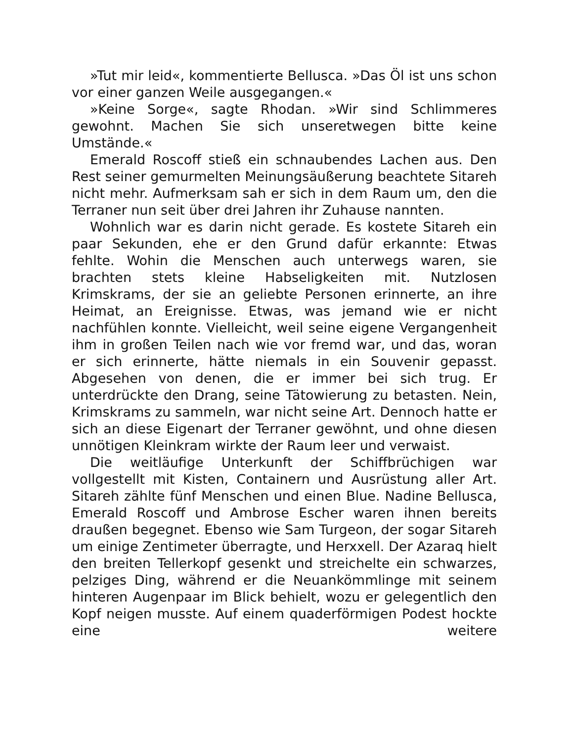»Tut mir leid«, kommentierte Bellusca. »Das Öl ist uns schon vor einer ganzen Weile ausgegangen.«
»Keine Sorge«, sagte Rhodan. »Wir sind Schlimmeres gewohnt. Machen Sie sich unseretwegen bitte keine Umstände.«
Emerald Roscoff stieß ein schnaubendes Lachen aus. Den Rest seiner gemurmelten Meinungsäußerung beachtete Sitareh nicht mehr. Aufmerksam sah er sich in dem Raum um, den die Terraner nun seit über drei Jahren ihr Zuhause nannten.
Wohnlich war es darin nicht gerade. Es kostete Sitareh ein paar Sekunden, ehe er den Grund dafür erkannte: Etwas fehlte. Wohin die Menschen auch unterwegs waren, sie brachten stets kleine Habseligkeiten mit. Nutzlosen Krimskrams, der sie an geliebte Personen erinnerte, an ihre Heimat, an Ereignisse. Etwas, was jemand wie er nicht nachfühlen konnte. Vielleicht, weil seine eigene Vergangenheit ihm in großen Teilen nach wie vor fremd war, und das, woran er sich erinnerte, hätte niemals in ein Souvenir gepasst. Abgesehen von denen, die er immer bei sich trug. Er unterdrückte den Drang, seine Tätowierung zu betasten. Nein, Krimskrams zu sammeln, war nicht seine Art. Dennoch hatte er sich an diese Eigenart der Terraner gewöhnt, und ohne diesen unnötigen Kleinkram wirkte der Raum leer und verwaist.
Die weitläufige Unterkunft der Schiffbrüchigen war vollgestellt mit Kisten, Containern und Ausrüstung aller Art. Sitareh zählte fünf Menschen und einen Blue. Nadine Bellusca, Emerald Roscoff und Ambrose Escher waren ihnen bereits draußen begegnet. Ebenso wie Sam Turgeon, der sogar Sitareh um einige Zentimeter überragte, und Herxxell. Der Azaraq hielt den breiten Tellerkopf gesenkt und streichelte ein schwarzes, pelziges Ding, während er die Neuankömmlinge mit seinem hinteren Augenpaar im Blick behielt, wozu er gelegentlich den Kopf neigen musste. Auf einem quaderförmigen Podest hockte eine weitere